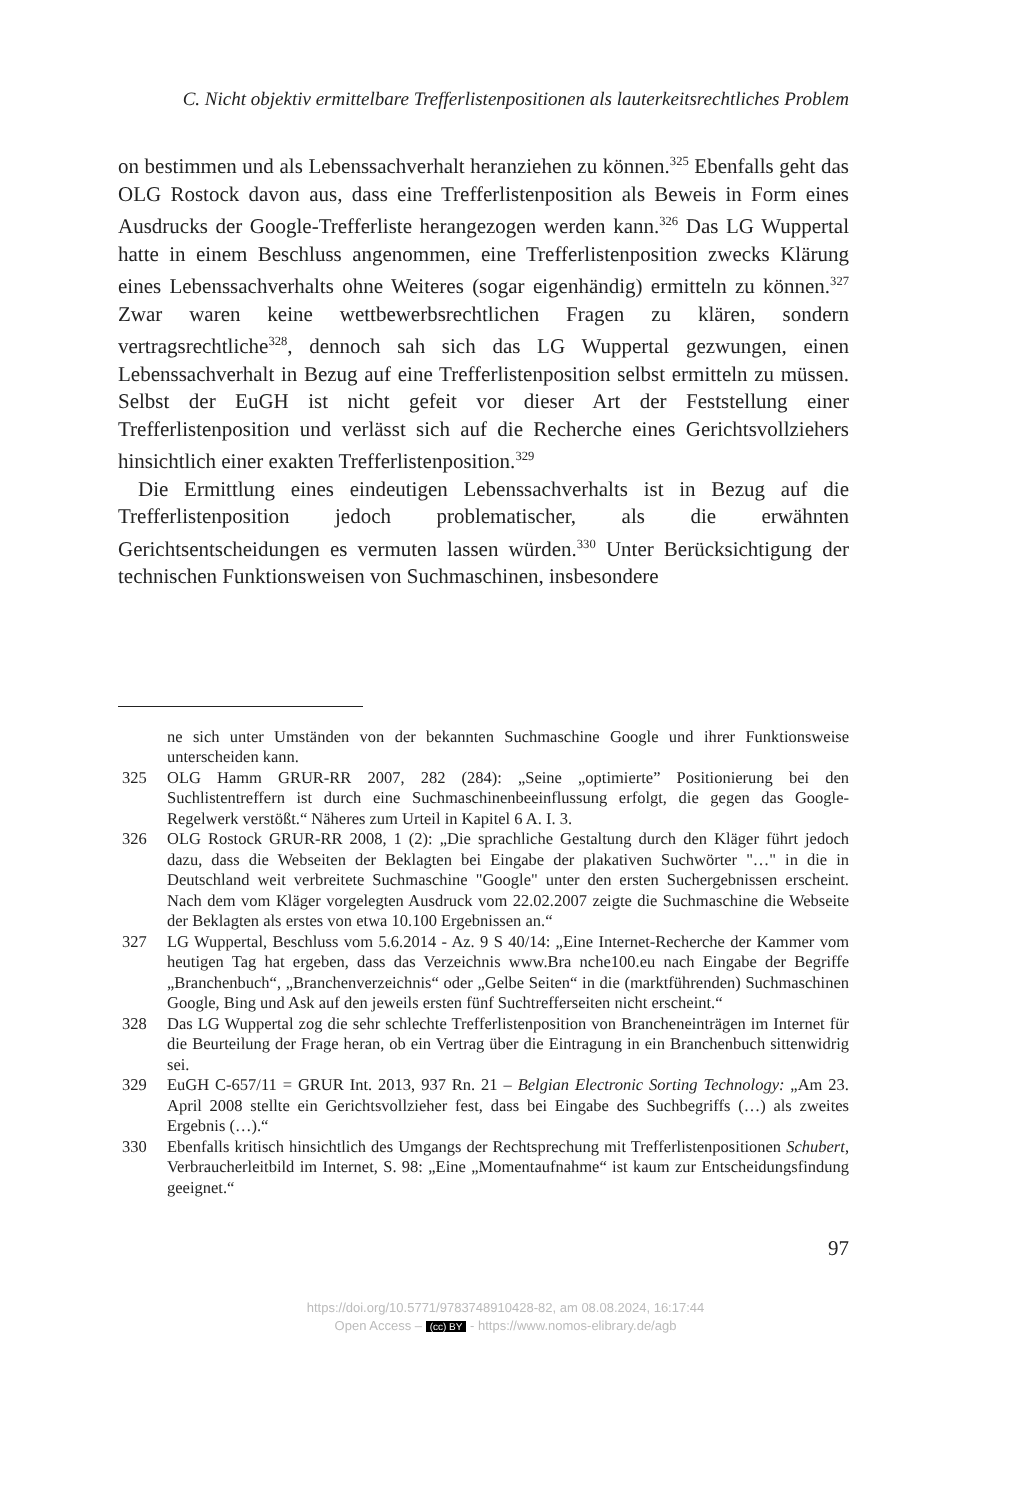C. Nicht objektiv ermittelbare Trefferlistenpositionen als lauterkeitsrechtliches Problem
on bestimmen und als Lebenssachverhalt heranziehen zu können.<sup>325</sup> Ebenfalls geht das OLG Rostock davon aus, dass eine Trefferlistenposition als Beweis in Form eines Ausdrucks der Google-Trefferliste herangezogen werden kann.<sup>326</sup> Das LG Wuppertal hatte in einem Beschluss angenommen, eine Trefferlistenposition zwecks Klärung eines Lebenssachverhalts ohne Weiteres (sogar eigenhändig) ermitteln zu können.<sup>327</sup> Zwar waren keine wettbewerbsrechtlichen Fragen zu klären, sondern vertragsrechtliche<sup>328</sup>, dennoch sah sich das LG Wuppertal gezwungen, einen Lebenssachverhalt in Bezug auf eine Trefferlistenposition selbst ermitteln zu müssen. Selbst der EuGH ist nicht gefeit vor dieser Art der Feststellung einer Trefferlistenposition und verlässt sich auf die Recherche eines Gerichtsvollziehers hinsichtlich einer exakten Trefferlistenposition.<sup>329</sup>
Die Ermittlung eines eindeutigen Lebenssachverhalts ist in Bezug auf die Trefferlistenposition jedoch problematischer, als die erwähnten Gerichtsentscheidungen es vermuten lassen würden.<sup>330</sup> Unter Berücksichtigung der technischen Funktionsweisen von Suchmaschinen, insbesondere
ne sich unter Umständen von der bekannten Suchmaschine Google und ihrer Funktionsweise unterscheiden kann.
325 OLG Hamm GRUR-RR 2007, 282 (284): „Seine „optimierte” Positionierung bei den Suchlistentreffern ist durch eine Suchmaschinenbeeinflussung erfolgt, die gegen das Google-Regelwerk verstößt.“ Näheres zum Urteil in Kapitel 6 A. I. 3.
326 OLG Rostock GRUR-RR 2008, 1 (2): „Die sprachliche Gestaltung durch den Kläger führt jedoch dazu, dass die Webseiten der Beklagten bei Eingabe der plakativen Suchwörter "…" in die in Deutschland weit verbreitete Suchmaschine "Google" unter den ersten Suchergebnissen erscheint. Nach dem vom Kläger vorgelegten Ausdruck vom 22.02.2007 zeigte die Suchmaschine die Webseite der Beklagten als erstes von etwa 10.100 Ergebnissen an.“
327 LG Wuppertal, Beschluss vom 5.6.2014 - Az. 9 S 40/14: „Eine Internet-Recherche der Kammer vom heutigen Tag hat ergeben, dass das Verzeichnis www.Bra nche100.eu nach Eingabe der Begriffe „Branchenbuch“, „Branchenverzeichnis“ oder „Gelbe Seiten“ in die (marktführenden) Suchmaschinen Google, Bing und Ask auf den jeweils ersten fünf Suchtrefferseiten nicht erscheint.“
328 Das LG Wuppertal zog die sehr schlechte Trefferlistenposition von Brancheneinträgen im Internet für die Beurteilung der Frage heran, ob ein Vertrag über die Eintragung in ein Branchenbuch sittenwidrig sei.
329 EuGH C-657/11 = GRUR Int. 2013, 937 Rn. 21 – Belgian Electronic Sorting Technology: „Am 23. April 2008 stellte ein Gerichtsvollzieher fest, dass bei Eingabe des Suchbegriffs (…) als zweites Ergebnis (…).“
330 Ebenfalls kritisch hinsichtlich des Umgangs der Rechtsprechung mit Trefferlistenpositionen Schubert, Verbraucherleitbild im Internet, S. 98: „Eine „Momentaufnahme“ ist kaum zur Entscheidungsfindung geeignet.“
97
https://doi.org/10.5771/9783748910428-82, am 08.08.2024, 16:17:44
Open Access – (cc) BY - https://www.nomos-elibrary.de/agb